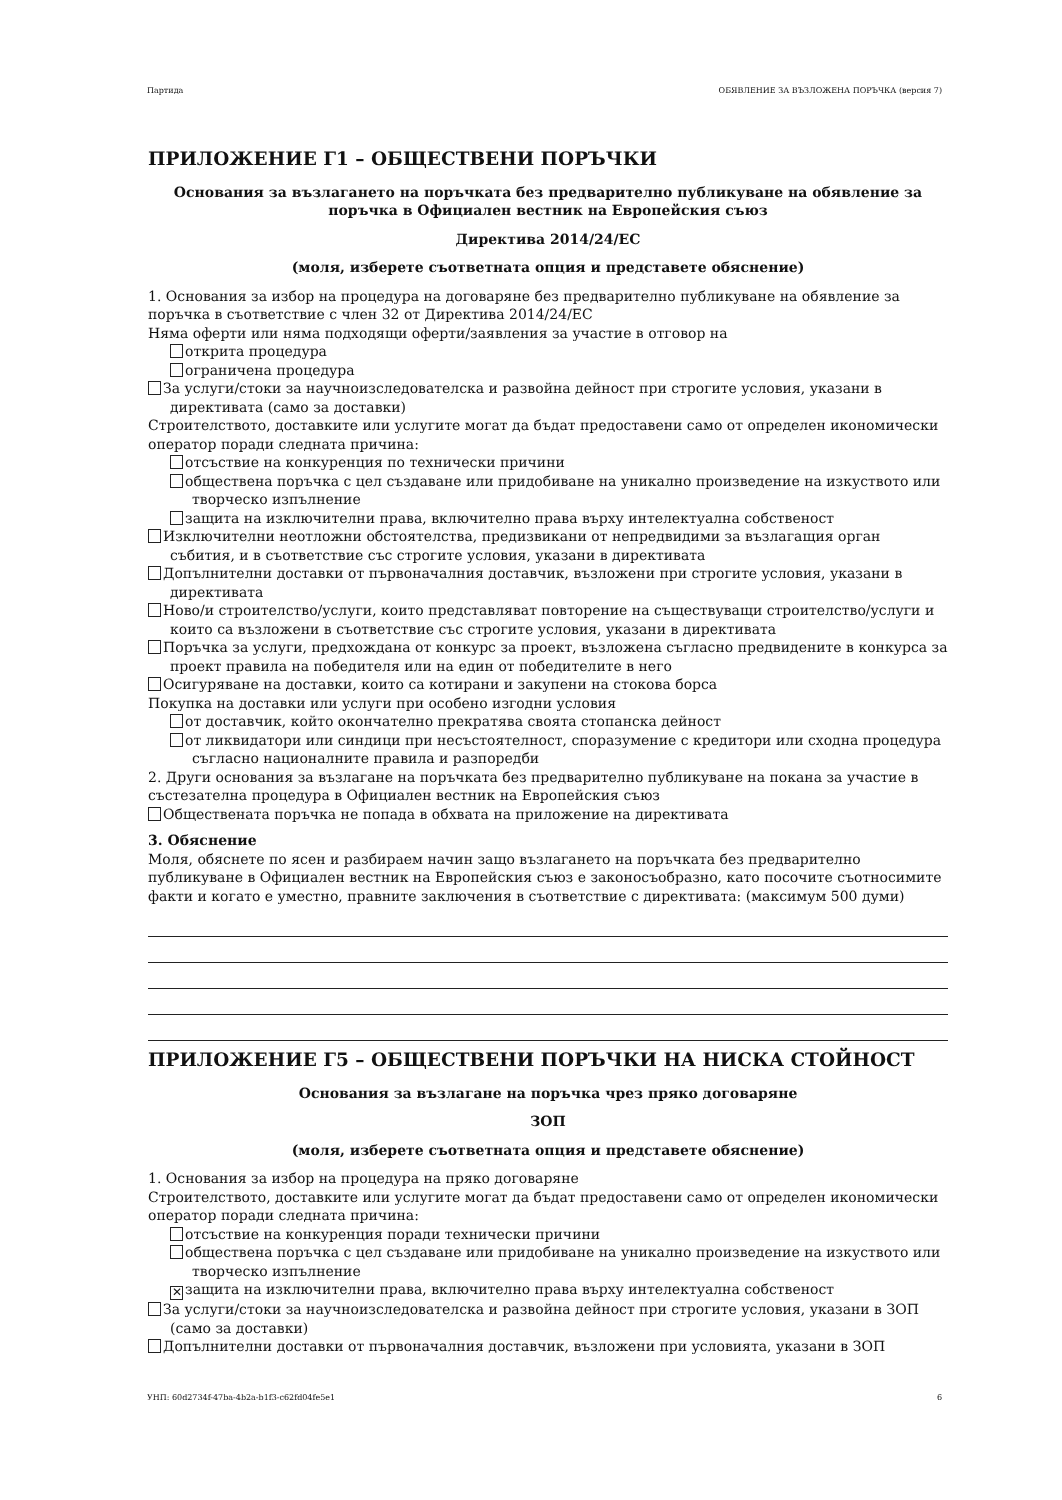Партида ОБЯВЛЕНИЕ ЗА ВЪЗЛОЖЕНА ПОРЪЧКА (версия 7)
ПРИЛОЖЕНИЕ Г1 – ОБЩЕСТВЕНИ ПОРЪЧКИ
Основания за възлагането на поръчката без предварително публикуване на обявление за поръчка в Официален вестник на Европейския съюз
Директива 2014/24/ЕС
(моля, изберете съответната опция и представете обяснение)
1. Основания за избор на процедура на договаряне без предварително публикуване на обявление за поръчка в съответствие с член 32 от Директива 2014/24/ЕС
Няма оферти или няма подходящи оферти/заявления за участие в отговор на
открита процедура
ограничена процедура
За услуги/стоки за научноизследователска и развойна дейност при строгите условия, указани в директивата (само за доставки)
Строителството, доставките или услугите могат да бъдат предоставени само от определен икономически оператор поради следната причина:
отсъствие на конкуренция по технически причини
обществена поръчка с цел създаване или придобиване на уникално произведение на изкуството или творческо изпълнение
защита на изключителни права, включително права върху интелектуална собственост
Изключителни неотложни обстоятелства, предизвикани от непредвидими за възлагащия орган събития, и в съответствие със строгите условия, указани в директивата
Допълнителни доставки от първоначалния доставчик, възложени при строгите условия, указани в директивата
Ново/и строителство/услуги, които представляват повторение на съществуващи строителство/услуги и които са възложени в съответствие със строгите условия, указани в директивата
Поръчка за услуги, предхождана от конкурс за проект, възложена съгласно предвидените в конкурса за проект правила на победителя или на един от победителите в него
Осигуряване на доставки, които са котирани и закупени на стокова борса
Покупка на доставки или услуги при особено изгодни условия
от доставчик, който окончателно прекратява своята стопанска дейност
от ликвидатори или синдици при несъстоятелност, споразумение с кредитори или сходна процедура съгласно националните правила и разпоредби
2. Други основания за възлагане на поръчката без предварително публикуване на покана за участие в състезателна процедура в Официален вестник на Европейския съюз
Обществената поръчка не попада в обхвата на приложение на директивата
3. Обяснение
Моля, обяснете по ясен и разбираем начин защо възлагането на поръчката без предварително публикуване в Официален вестник на Европейския съюз е законосъобразно, като посочите съотносимите факти и когато е уместно, правните заключения в съответствие с директивата: (максимум 500 думи)
ПРИЛОЖЕНИЕ Г5 – ОБЩЕСТВЕНИ ПОРЪЧКИ НА НИСКА СТОЙНОСТ
Основания за възлагане на поръчка чрез пряко договаряне
ЗОП
(моля, изберете съответната опция и представете обяснение)
1. Основания за избор на процедура на пряко договаряне
Строителството, доставките или услугите могат да бъдат предоставени само от определен икономически оператор поради следната причина:
отсъствие на конкуренция поради технически причини
обществена поръчка с цел създаване или придобиване на уникално произведение на изкуството или творческо изпълнение
✕ защита на изключителни права, включително права върху интелектуална собственост
За услуги/стоки за научноизследователска и развойна дейност при строгите условия, указани в ЗОП (само за доставки)
Допълнителни доставки от първоначалния доставчик, възложени при условията, указани в ЗОП
УНП: 60d2734f-47ba-4b2a-b1f3-c62fd04fe5e1 6